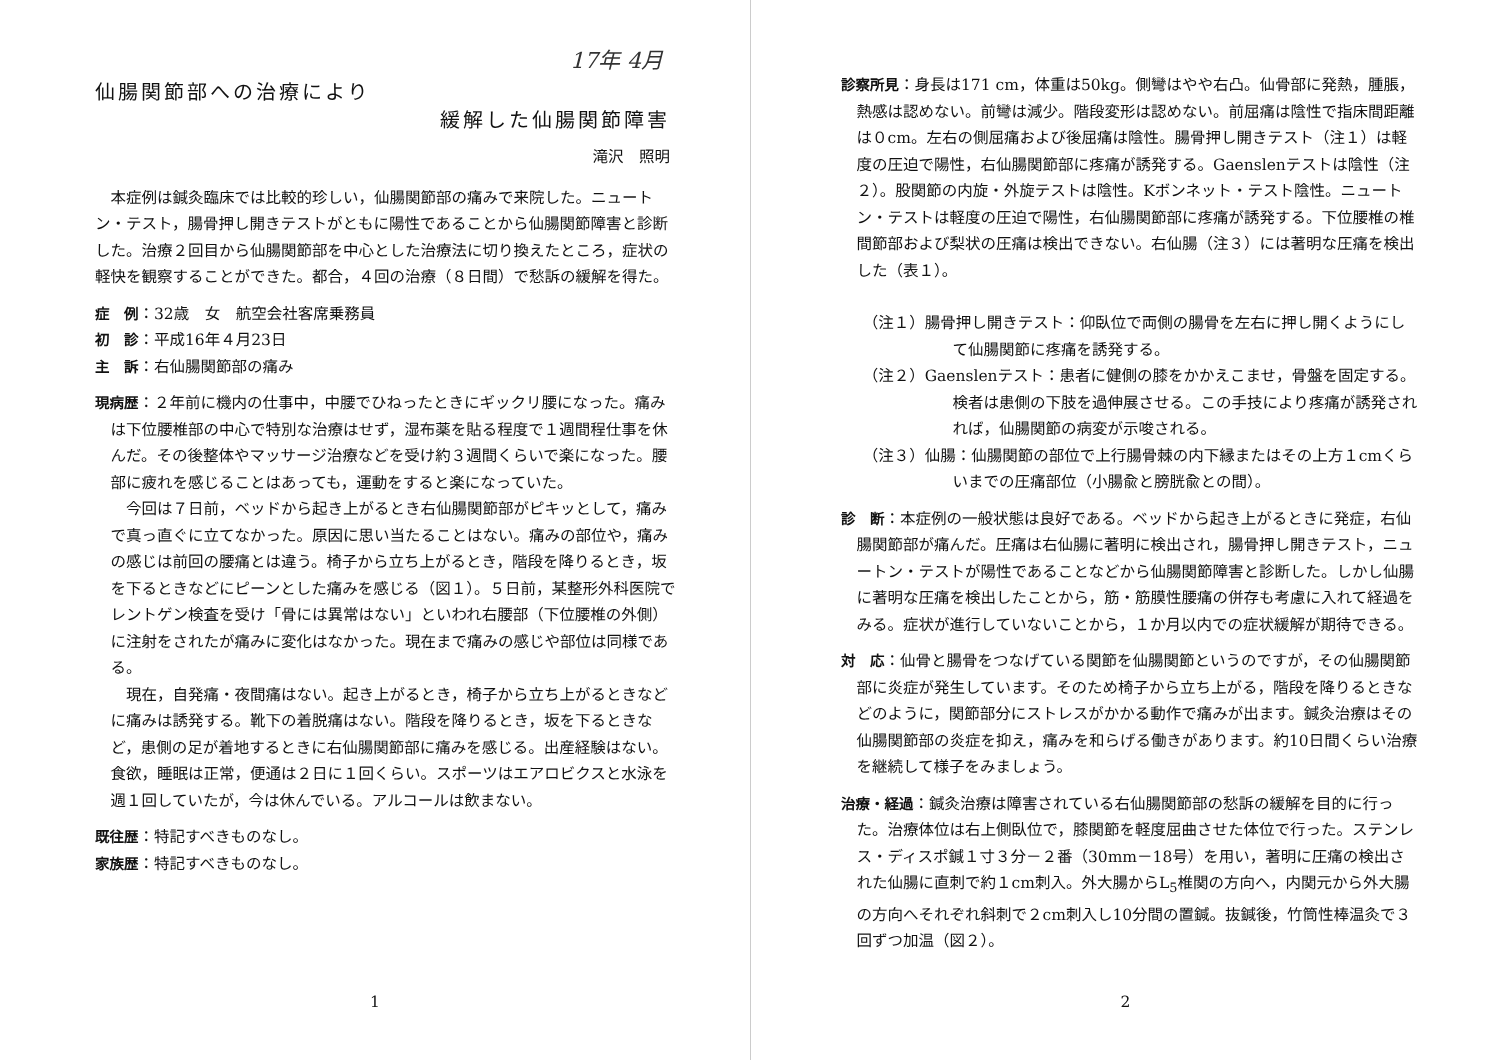17年 4月
仙腸関節部への治療により
緩解した仙腸関節障害
滝沢　照明
本症例は鍼灸臨床では比較的珍しい，仙腸関節部の痛みで来院した。ニュートン・テスト，腸骨押し開きテストがともに陽性であることから仙腸関節障害と診断した。治療２回目から仙腸関節部を中心とした治療法に切り換えたところ，症状の軽快を観察することができた。都合，４回の治療（８日間）で愁訴の緩解を得た。
症　例：32歳　女　航空会社客席乗務員
初　診：平成16年４月23日
主　訴：右仙腸関節部の痛み
現病歴：２年前に機内の仕事中，中腰でひねったときにギックリ腰になった。痛みは下位腰椎部の中心で特別な治療はせず，湿布薬を貼る程度で１週間程仕事を休んだ。その後整体やマッサージ治療などを受け約３週間くらいで楽になった。腰部に疲れを感じることはあっても，運動をすると楽になっていた。
　今回は７日前，ベッドから起き上がるとき右仙腸関節部がピキッとして，痛みで真っ直ぐに立てなかった。原因に思い当たることはない。痛みの部位や，痛みの感じは前回の腰痛とは違う。椅子から立ち上がるとき，階段を降りるとき，坂を下るときなどにピーンとした痛みを感じる（図１）。５日前，某整形外科医院でレントゲン検査を受け「骨には異常はない」といわれ右腰部（下位腰椎の外側）に注射をされたが痛みに変化はなかった。現在まで痛みの感じや部位は同様である。
　現在，自発痛・夜間痛はない。起き上がるとき，椅子から立ち上がるときなどに痛みは誘発する。靴下の着脱痛はない。階段を降りるとき，坂を下るときなど，患側の足が着地するときに右仙腸関節部に痛みを感じる。出産経験はない。食欲，睡眠は正常，便通は２日に１回くらい。スポーツはエアロビクスと水泳を週１回していたが，今は休んでいる。アルコールは飲まない。
既往歴：特記すべきものなし。
家族歴：特記すべきものなし。
1
診察所見：身長は171 cm，体重は50kg。側彎はやや右凸。仙骨部に発熱，腫脹，熱感は認めない。前彎は減少。階段変形は認めない。前屈痛は陰性で指床間距離は０cm。左右の側屈痛および後屈痛は陰性。腸骨押し開きテスト（注１）は軽度の圧迫で陽性，右仙腸関節部に疼痛が誘発する。Gaenslenテストは陰性（注２）。股関節の内旋・外旋テストは陰性。Kボンネット・テスト陰性。ニュートン・テストは軽度の圧迫で陽性，右仙腸関節部に疼痛が誘発する。下位腰椎の椎間節部および梨状の圧痛は検出できない。右仙腸（注３）には著明な圧痛を検出した（表１）。
（注１）腸骨押し開きテスト：仰臥位で両側の腸骨を左右に押し開くようにして仙腸関節に疼痛を誘発する。
（注２）Gaenslenテスト：患者に健側の膝をかかえこませ，骨盤を固定する。検者は患側の下肢を過伸展させる。この手技により疼痛が誘発されれば，仙腸関節の病変が示唆される。
（注３）仙腸：仙腸関節の部位で上行腸骨棘の内下縁またはその上方１cmくらいまでの圧痛部位（小腸兪と膀胱兪との間）。
診　断：本症例の一般状態は良好である。ベッドから起き上がるときに発症，右仙腸関節部が痛んだ。圧痛は右仙腸に著明に検出され，腸骨押し開きテスト，ニュートン・テストが陽性であることなどから仙腸関節障害と診断した。しかし仙腸に著明な圧痛を検出したことから，筋・筋膜性腰痛の併存も考慮に入れて経過をみる。症状が進行していないことから，１か月以内での症状緩解が期待できる。
対　応：仙骨と腸骨をつなげている関節を仙腸関節というのですが，その仙腸関節部に炎症が発生しています。そのため椅子から立ち上がる，階段を降りるときなどのように，関節部分にストレスがかかる動作で痛みが出ます。鍼灸治療はその仙腸関節部の炎症を抑え，痛みを和らげる働きがあります。約10日間くらい治療を継続して様子をみましょう。
治療・経過：鍼灸治療は障害されている右仙腸関節部の愁訴の緩解を目的に行った。治療体位は右上側臥位で，膝関節を軽度屈曲させた体位で行った。ステンレス・ディスポ鍼１寸３分－２番（30mm－18号）を用い，著明に圧痛の検出された仙腸に直刺で約１cm刺入。外大腸からL<sub>5</sub>椎関の方向へ，内関元から外大腸の方向へそれぞれ斜刺で２cm刺入し10分間の置鍼。抜鍼後，竹筒性棒温灸で３回ずつ加温（図２）。
2